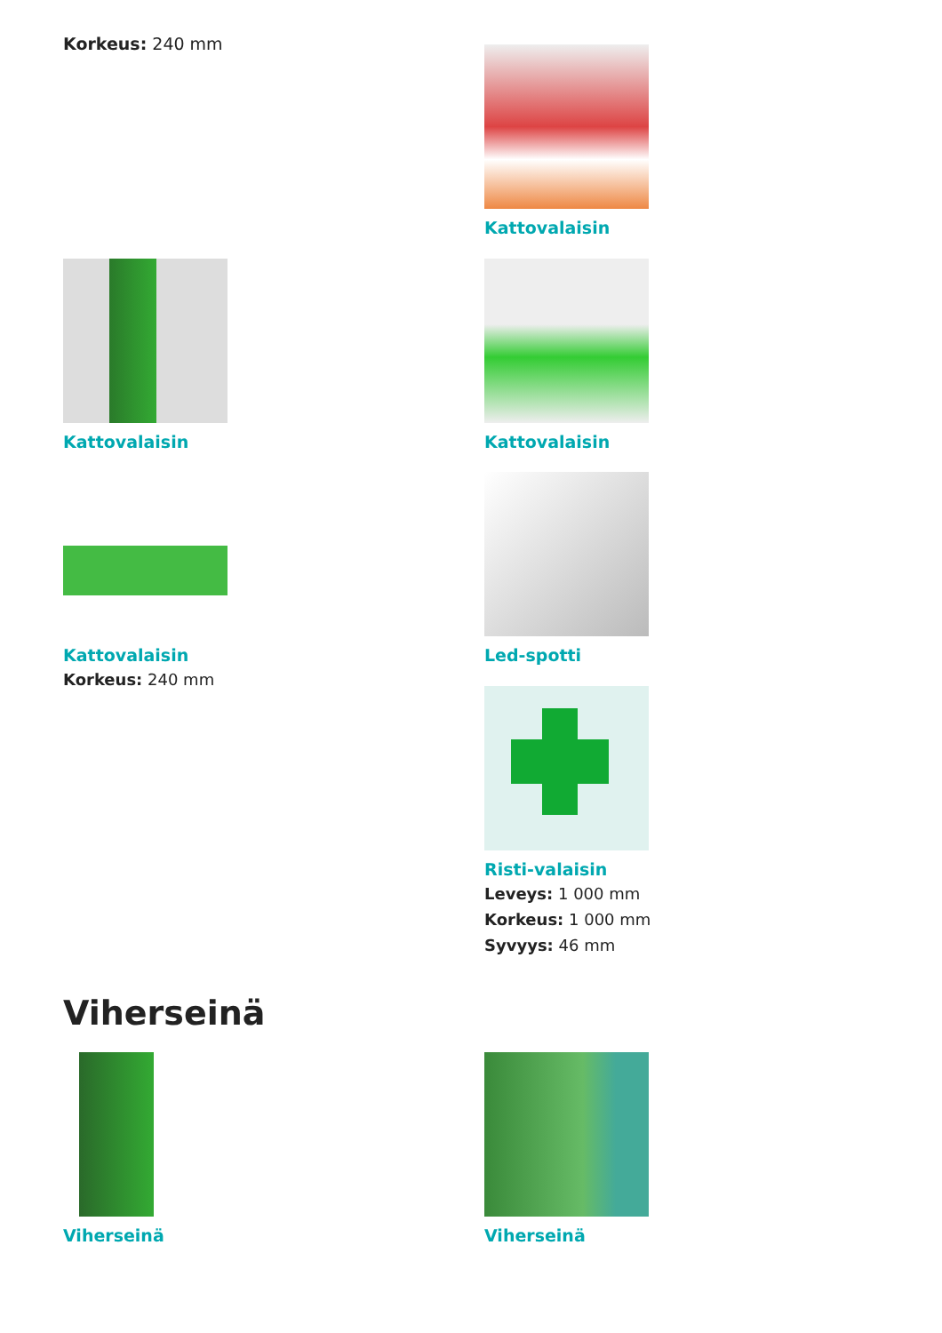Korkeus: 240 mm Kattovalaisin
Kattovalaisin Kattovalaisin
Kattovalaisin
Korkeus: 240 mm
Led-spotti
Risti-valaisin
Leveys: 1 000 mm
Korkeus: 1 000 mm
Syvyys: 46 mm
Viherseinä
Viherseinä Viherseinä